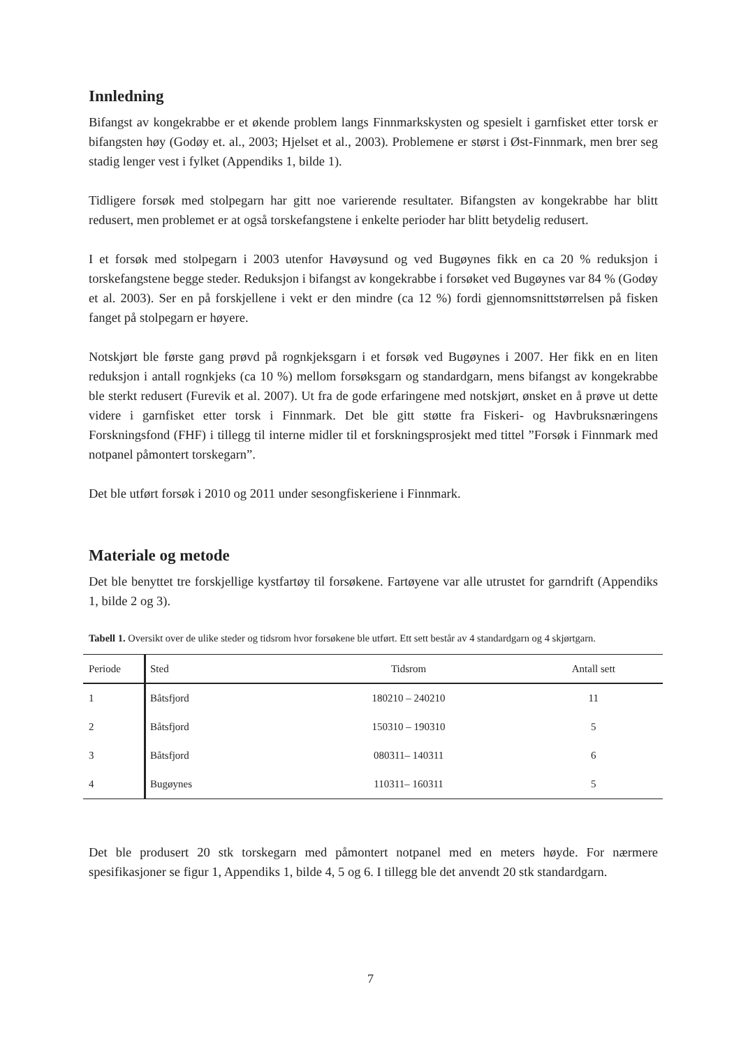Innledning
Bifangst av kongekrabbe er et økende problem langs Finnmarkskysten og spesielt i garnfisket etter torsk er bifangsten høy (Godøy et. al., 2003; Hjelset et al., 2003). Problemene er størst i Øst-Finnmark, men brer seg stadig lenger vest i fylket (Appendiks 1, bilde 1).
Tidligere forsøk med stolpegarn har gitt noe varierende resultater. Bifangsten av kongekrabbe har blitt redusert, men problemet er at også torskefangstene i enkelte perioder har blitt betydelig redusert.
I et forsøk med stolpegarn i 2003 utenfor Havøysund og ved Bugøynes fikk en ca 20 % reduksjon i torskefangstene begge steder. Reduksjon i bifangst av kongekrabbe i forsøket ved Bugøynes var 84 % (Godøy et al. 2003). Ser en på forskjellene i vekt er den mindre (ca 12 %) fordi gjennomsnittstørrelsen på fisken fanget på stolpegarn er høyere.
Notskjørt ble første gang prøvd på rognkjeksgarn i et forsøk ved Bugøynes i 2007. Her fikk en en liten reduksjon i antall rognkjeks (ca 10 %) mellom forsøksgarn og standardgarn, mens bifangst av kongekrabbe ble sterkt redusert (Furevik et al. 2007). Ut fra de gode erfaringene med notskjørt, ønsket en å prøve ut dette videre i garnfisket etter torsk i Finnmark. Det ble gitt støtte fra Fiskeri- og Havbruksnæringens Forskningsfond (FHF) i tillegg til interne midler til et forskningsprosjekt med tittel ”Forsøk i Finnmark med notpanel påmontert torskegarn”.
Det ble utført forsøk i 2010 og 2011 under sesongfiskeriene i Finnmark.
Materiale og metode
Det ble benyttet tre forskjellige kystfartøy til forsøkene. Fartøyene var alle utrustet for garndrift (Appendiks 1, bilde 2 og 3).
Tabell 1. Oversikt over de ulike steder og tidsrom hvor forsøkene ble utført. Ett sett består av 4 standardgarn og 4 skjørtgarn.
| Periode | Sted | Tidsrom | Antall sett |
| --- | --- | --- | --- |
| 1 | Båtsfjord | 180210 – 240210 | 11 |
| 2 | Båtsfjord | 150310 – 190310 | 5 |
| 3 | Båtsfjord | 080311– 140311 | 6 |
| 4 | Bugøynes | 110311– 160311 | 5 |
Det ble produsert 20 stk torskegarn med påmontert notpanel med en meters høyde. For nærmere spesifikasjoner se figur 1, Appendiks 1, bilde 4, 5 og 6. I tillegg ble det anvendt 20 stk standardgarn.
7